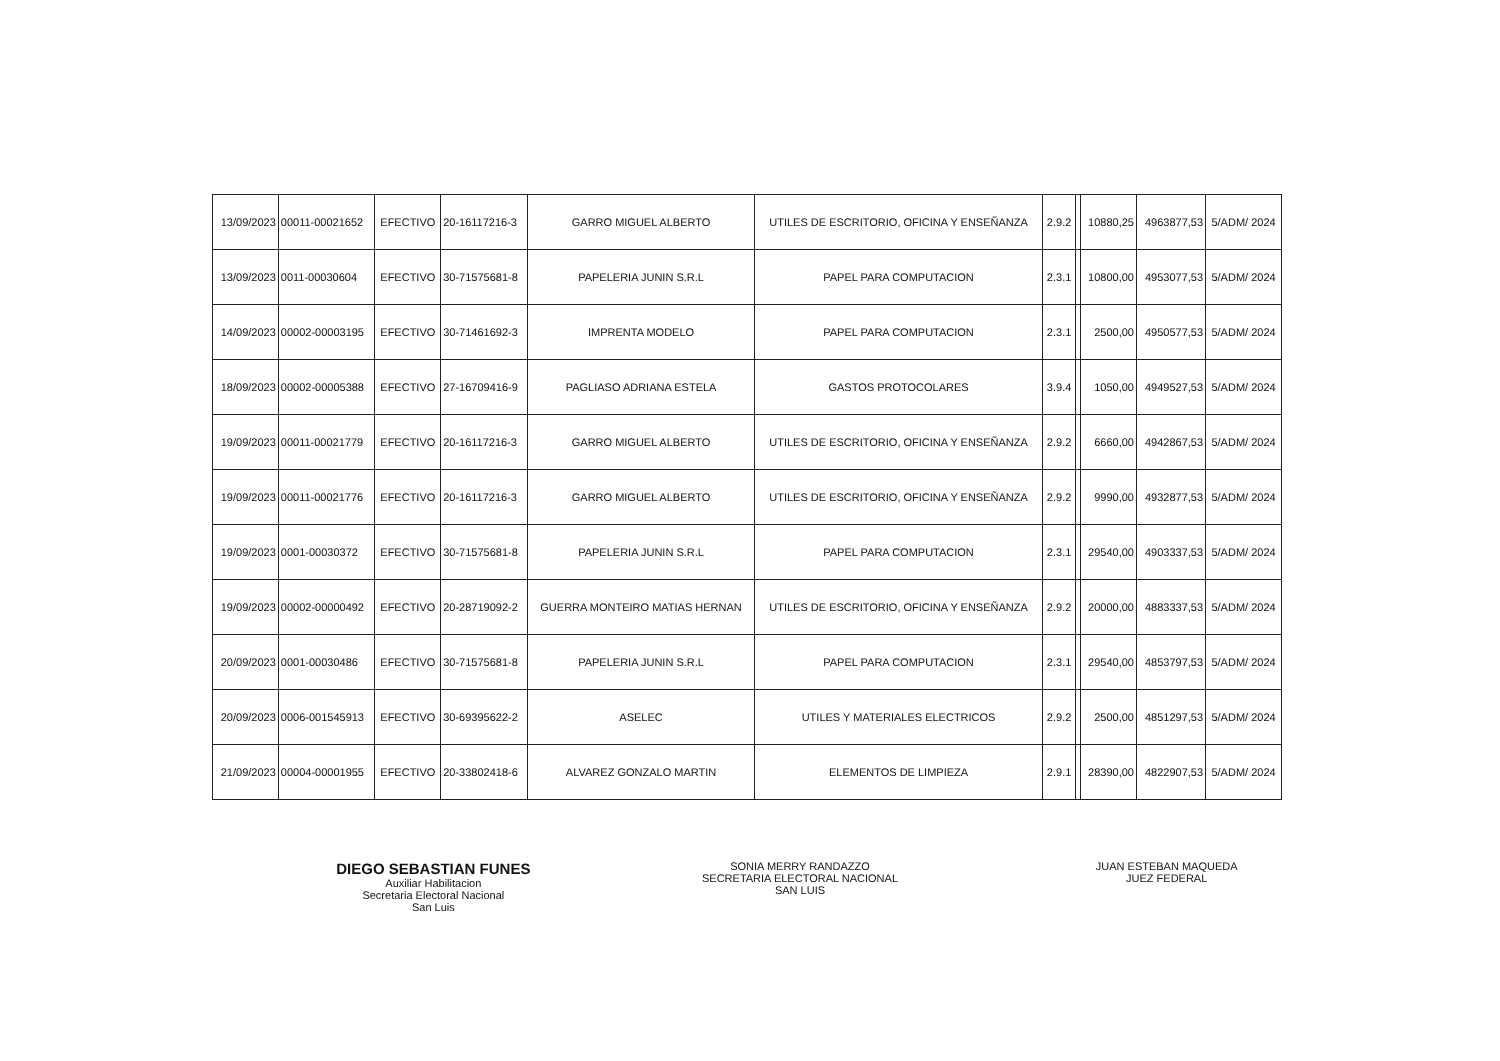| 13/09/2023 | 00011-00021652 | EFECTIVO | 20-16117216-3 | GARRO MIGUEL ALBERTO | UTILES DE ESCRITORIO, OFICINA Y ENSEÑANZA | 2.9.2 | | 10880,25 | 4963877,53 | 5/ADM/ 2024 |
| 13/09/2023 | 0011-00030604 | EFECTIVO | 30-71575681-8 | PAPELERIA JUNIN S.R.L | PAPEL PARA COMPUTACION | 2.3.1 | | 10800,00 | 4953077,53 | 5/ADM/ 2024 |
| 14/09/2023 | 00002-00003195 | EFECTIVO | 30-71461692-3 | IMPRENTA MODELO | PAPEL PARA COMPUTACION | 2.3.1 | | 2500,00 | 4950577,53 | 5/ADM/ 2024 |
| 18/09/2023 | 00002-00005388 | EFECTIVO | 27-16709416-9 | PAGLIASO ADRIANA ESTELA | GASTOS PROTOCOLARES | 3.9.4 | | 1050,00 | 4949527,53 | 5/ADM/ 2024 |
| 19/09/2023 | 00011-00021779 | EFECTIVO | 20-16117216-3 | GARRO MIGUEL ALBERTO | UTILES DE ESCRITORIO, OFICINA Y ENSEÑANZA | 2.9.2 | | 6660,00 | 4942867,53 | 5/ADM/ 2024 |
| 19/09/2023 | 00011-00021776 | EFECTIVO | 20-16117216-3 | GARRO MIGUEL ALBERTO | UTILES DE ESCRITORIO, OFICINA Y ENSEÑANZA | 2.9.2 | | 9990,00 | 4932877,53 | 5/ADM/ 2024 |
| 19/09/2023 | 0001-00030372 | EFECTIVO | 30-71575681-8 | PAPELERIA JUNIN S.R.L | PAPEL PARA COMPUTACION | 2.3.1 | | 29540,00 | 4903337,53 | 5/ADM/ 2024 |
| 19/09/2023 | 00002-00000492 | EFECTIVO | 20-28719092-2 | GUERRA MONTEIRO MATIAS HERNAN | UTILES DE ESCRITORIO, OFICINA Y ENSEÑANZA | 2.9.2 | | 20000,00 | 4883337,53 | 5/ADM/ 2024 |
| 20/09/2023 | 0001-00030486 | EFECTIVO | 30-71575681-8 | PAPELERIA JUNIN S.R.L | PAPEL PARA COMPUTACION | 2.3.1 | | 29540,00 | 4853797,53 | 5/ADM/ 2024 |
| 20/09/2023 | 0006-001545913 | EFECTIVO | 30-69395622-2 | ASELEC | UTILES Y MATERIALES ELECTRICOS | 2.9.2 | | 2500,00 | 4851297,53 | 5/ADM/ 2024 |
| 21/09/2023 | 00004-00001955 | EFECTIVO | 20-33802418-6 | ALVAREZ GONZALO MARTIN | ELEMENTOS DE LIMPIEZA | 2.9.1 | | 28390,00 | 4822907,53 | 5/ADM/ 2024 |
DIEGO SEBASTIAN FUNES
Auxiliar Habilitacion
Secretaria Electoral Nacional
San Luis
SONIA MERRY RANDAZZO
SECRETARIA ELECTORAL NACIONAL
SAN LUIS
JUAN ESTEBAN MAQUEDA
JUEZ FEDERAL